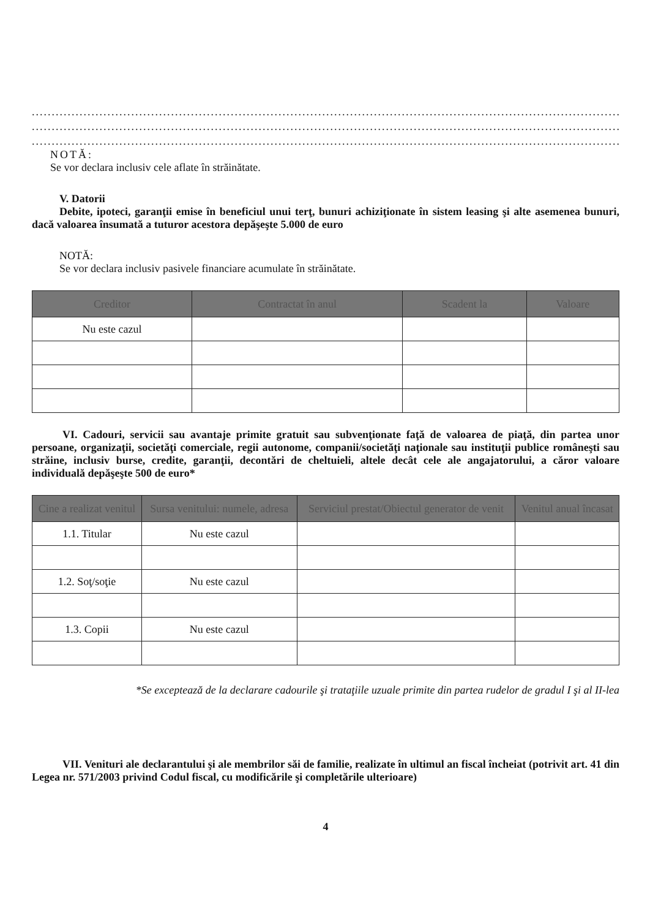.......................................................................................................................................................
.......................................................................................................................................................
.......................................................................................................................................................
NOTĂ:
Se vor declara inclusiv cele aflate în străinătate.
V. Datorii
Debite, ipoteci, garanţii emise în beneficiul unui terţ, bunuri achiziţionate în sistem leasing şi alte asemenea bunuri, dacă valoarea însumată a tuturor acestora depăşeşte 5.000 de euro
NOTĂ:
Se vor declara inclusiv pasivele financiare acumulate în străinătate.
| Creditor | Contractat în anul | Scadent la | Valoare |
| --- | --- | --- | --- |
| Nu este cazul | | | |
VI. Cadouri, servicii sau avantaje primite gratuit sau subvenţionate faţă de valoarea de piaţă, din partea unor persoane, organizaţii, societăţi comerciale, regii autonome, companii/societăţi naţionale sau instituţii publice româneşti sau străine, inclusiv burse, credite, garanţii, decontări de cheltuieli, altele decât cele ale angajatorului, a căror valoare individuală depăşeşte 500 de euro*
| Cine a realizat venitul | Sursa venitului: numele, adresa | Serviciul prestat/Obiectul generator de venit | Venitul anual încasat |
| --- | --- | --- | --- |
| 1.1. Titular | Nu este cazul | | |
| 1.2. Soţ/soţie | Nu este cazul | | |
| 1.3. Copii | Nu este cazul | | |
*Se exceptează de la declarare cadourile şi trataţiile uzuale primite din partea rudelor de gradul I şi al II-lea
VII. Venituri ale declarantului şi ale membrilor săi de familie, realizate în ultimul an fiscal încheiat (potrivit art. 41 din Legea nr. 571/2003 privind Codul fiscal, cu modificările şi completările ulterioare)
4